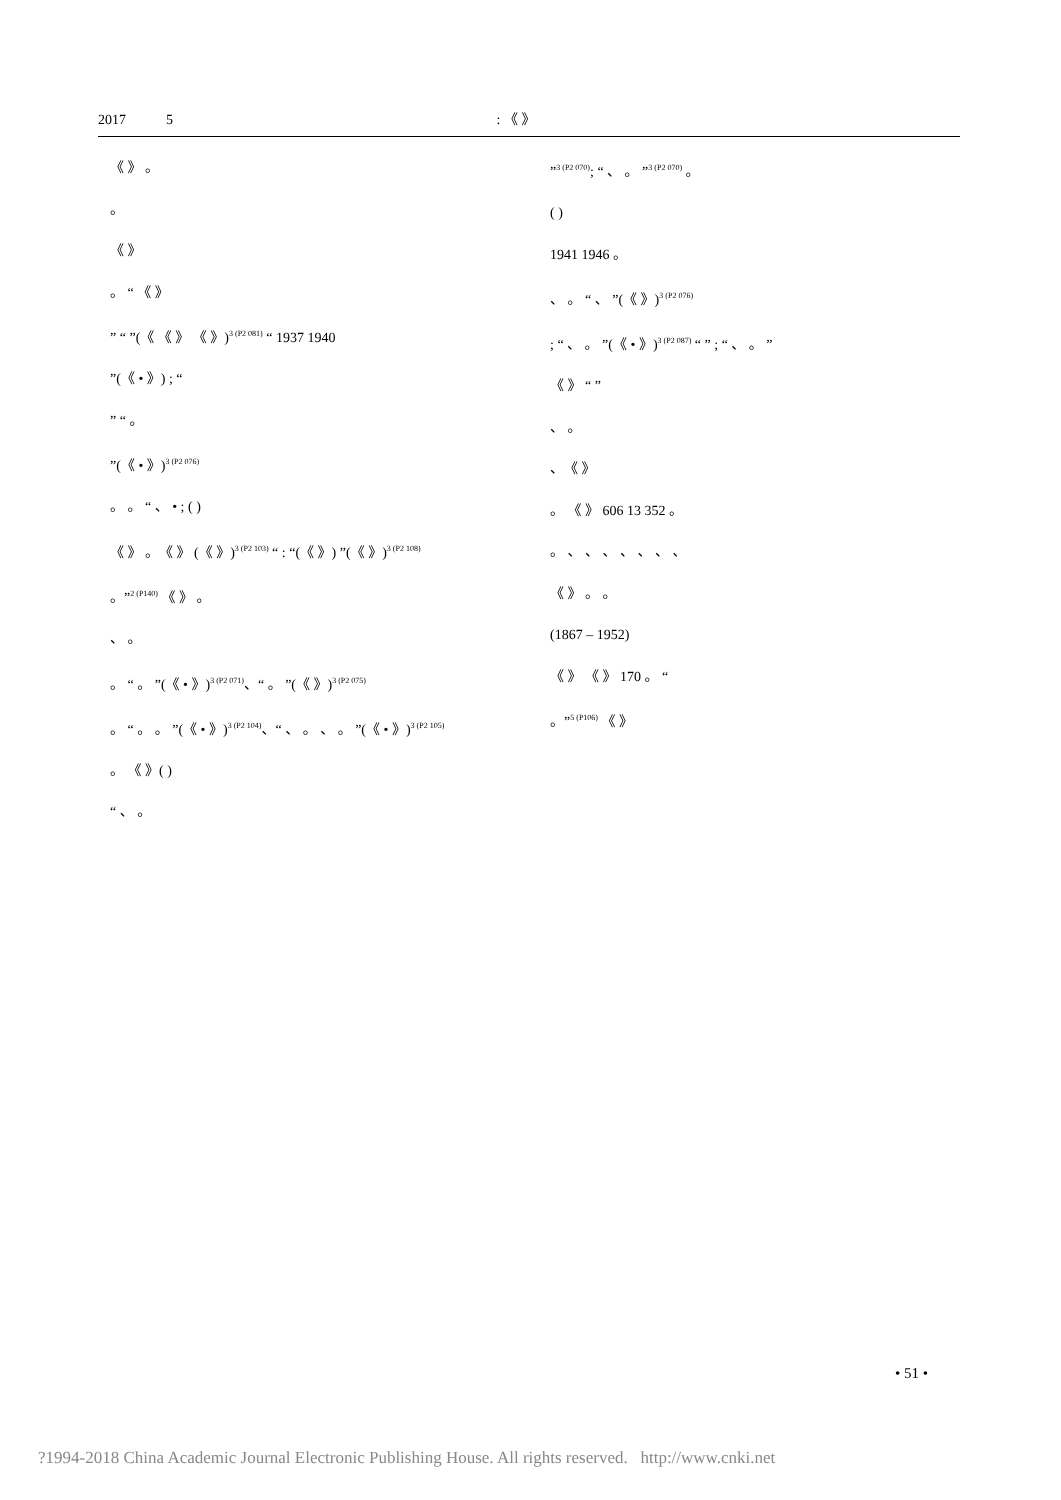2017 5 : 《 》
《 》 。
。
《 》
。 “ 《 》
” “ ”(《 《 》 《 》)<sup>3 (P2 081)</sup> “ 1937 1940
”(《 • 》) ; “
” “ 。
”(《 • 》)<sup>3 (P2 076)</sup>
。 。 “ 、 • ; ( )
《 》 。《 》 (《 》)<sup>3 (P2 103)</sup> “ : “(《 》) ”(《 》)<sup>3 (P2 108)</sup>
。”<sup>2 (P140)</sup> 《 》 。
、 。
。 “ 。 ”(《 • 》)<sup>3 (P2 071)</sup>、“ 。 ”(《 》)<sup>3 (P2 075)</sup>
。 “ 。 。 ”(《 • 》)<sup>3 (P2 104)</sup>、“ 、 。 、 。 ”(《 • 》)<sup>3 (P2 105)</sup>
。 《 》( )
“ 、 。
”<sup>3 (P2 070)</sup>; “ 、 。 ”<sup>3 (P2 070)</sup> 。
( )
1941 1946 。
、 。 “ 、 ”(《 》)<sup>3 (P2 076)</sup>
; “ 、 。 ”(《 • 》)<sup>3 (P2 087)</sup> “ ” ; “ 、 。 ”
《 》 “ ”
、 。
、《 》
。 《 》 606 13 352 。
。 、 、 、 、 、 、 、
《 》 。 。
(1867 – 1952)
《 》 《 》 170 。 “
。”<sup>5 (P106)</sup> 《 》
• 51 •
?1994-2018 China Academic Journal Electronic Publishing House. All rights reserved. http://www.cnki.net